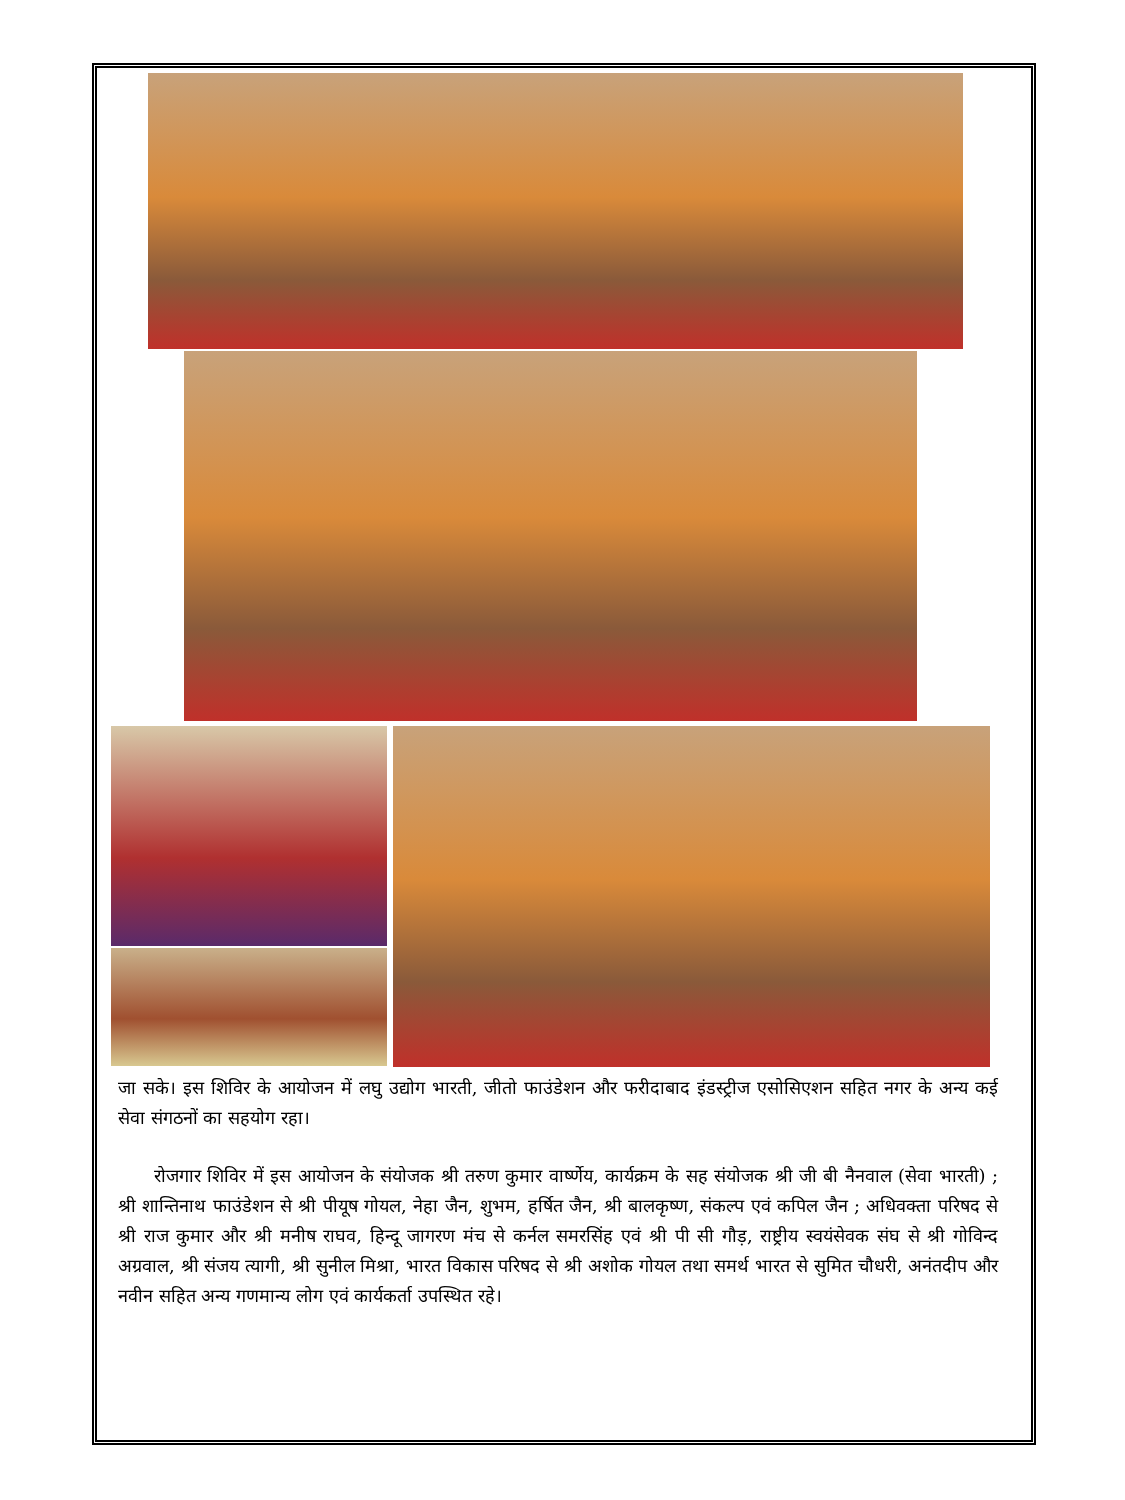जा सके। इस शिविर के आयोजन में लघु उद्योग भारती, जीतो फाउंडेशन और फरीदाबाद इंडस्ट्रीज एसोसिएशन सहित नगर के अन्य कई सेवा संगठनों का सहयोग रहा।
  रोजगार शिविर में इस आयोजन के संयोजक श्री तरुण कुमार वार्ष्णेय, कार्यक्रम के सह संयोजक श्री जी बी नैनवाल (सेवा भारती) ; श्री शान्तिनाथ फाउंडेशन से श्री पीयूष गोयल, नेहा जैन, शुभम, हर्षित जैन, श्री बालकृष्ण, संकल्प एवं कपिल जैन ; अधिवक्ता परिषद से श्री राज कुमार और श्री मनीष राघव, हिन्दू जागरण मंच से कर्नल समरसिंह एवं श्री पी सी गौड़, राष्ट्रीय स्वयंसेवक संघ से श्री गोविन्द अग्रवाल, श्री संजय त्यागी, श्री सुनील मिश्रा, भारत विकास परिषद से श्री अशोक गोयल तथा समर्थ भारत से सुमित चौधरी, अनंतदीप और नवीन सहित अन्य गणमान्य लोग एवं कार्यकर्ता उपस्थित रहे।